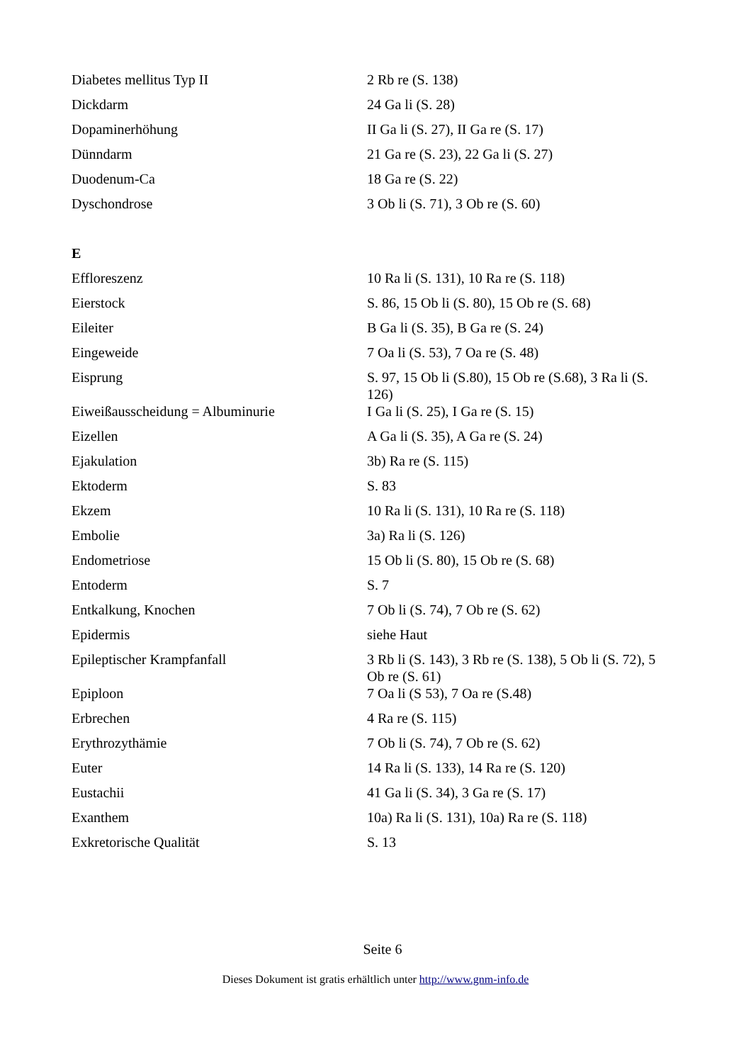| Diabetes mellitus Typ II | 2 Rb re (S. 138) |
| Dickdarm | 24 Ga li (S. 28) |
| Dopaminerhöhung | II Ga li (S. 27), II Ga re (S. 17) |
| Dünndarm | 21 Ga re (S. 23), 22 Ga li (S. 27) |
| Duodenum-Ca | 18 Ga re (S. 22) |
| Dyschondrose | 3 Ob li (S. 71), 3 Ob re (S. 60) |
| E | |
| Effloreszenz | 10 Ra li (S. 131), 10 Ra re (S. 118) |
| Eierstock | S. 86, 15 Ob li (S. 80), 15 Ob re (S. 68) |
| Eileiter | B Ga li (S. 35), B Ga re (S. 24) |
| Eingeweide | 7 Oa li (S. 53), 7 Oa re (S. 48) |
| Eisprung | S. 97, 15 Ob li (S.80), 15 Ob re (S.68), 3 Ra li (S. 126) |
| Eiweißausscheidung = Albuminurie | I Ga li (S. 25), I Ga re (S. 15) |
| Eizellen | A Ga li (S. 35), A Ga re (S. 24) |
| Ejakulation | 3b) Ra re (S. 115) |
| Ektoderm | S. 83 |
| Ekzem | 10 Ra li (S. 131), 10 Ra re (S. 118) |
| Embolie | 3a) Ra li (S. 126) |
| Endometriose | 15 Ob li (S. 80), 15 Ob re (S. 68) |
| Entoderm | S. 7 |
| Entkalkung, Knochen | 7 Ob li (S. 74), 7 Ob re (S. 62) |
| Epidermis | siehe Haut |
| Epileptischer Krampfanfall | 3 Rb li (S. 143), 3 Rb re (S. 138), 5 Ob li (S. 72), 5 Ob re (S. 61) |
| Epiploon | 7 Oa li (S 53), 7 Oa re (S.48) |
| Erbrechen | 4 Ra re (S. 115) |
| Erythrozythämie | 7 Ob li (S. 74), 7 Ob re (S. 62) |
| Euter | 14 Ra li (S. 133), 14 Ra re (S. 120) |
| Eustachii | 41 Ga li (S. 34), 3 Ga re (S. 17) |
| Exanthem | 10a) Ra li (S. 131), 10a) Ra re (S. 118) |
| Exkretorische Qualität | S. 13 |
Seite 6
Dieses Dokument ist gratis erhältlich unter http://www.gnm-info.de